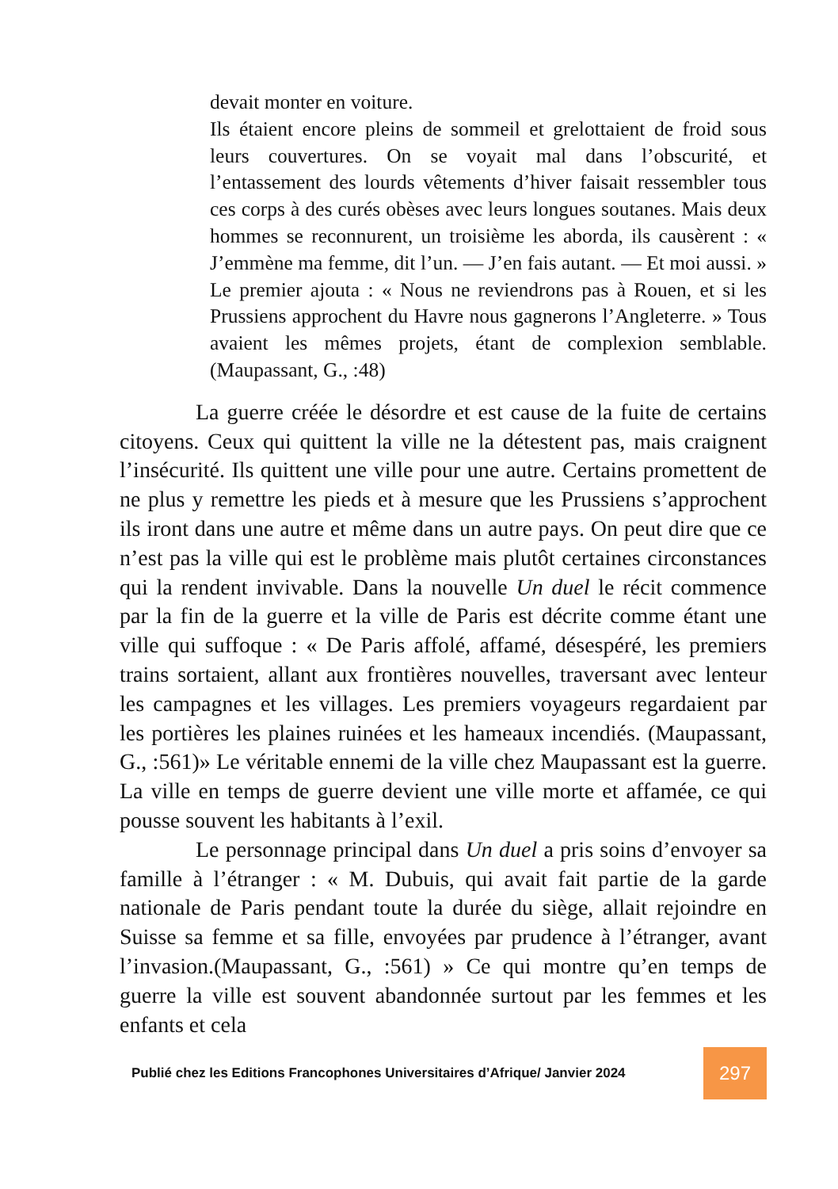devait monter en voiture.
Ils étaient encore pleins de sommeil et grelottaient de froid sous leurs couvertures. On se voyait mal dans l’obscurité, et l’entassement des lourds vêtements d’hiver faisait ressembler tous ces corps à des curés obèses avec leurs longues soutanes. Mais deux hommes se reconnurent, un troisième les aborda, ils causèrent : « J’emmène ma femme, dit l’un. — J’en fais autant. — Et moi aussi. » Le premier ajouta : « Nous ne reviendrons pas à Rouen, et si les Prussiens approchent du Havre nous gagnerons l’Angleterre. » Tous avaient les mêmes projets, étant de complexion semblable. (Maupassant, G., :48)
La guerre créée le désordre et est cause de la fuite de certains citoyens. Ceux qui quittent la ville ne la détestent pas, mais craignent l’insécurité. Ils quittent une ville pour une autre. Certains promettent de ne plus y remettre les pieds et à mesure que les Prussiens s’approchent ils iront dans une autre et même dans un autre pays. On peut dire que ce n’est pas la ville qui est le problème mais plutôt certaines circonstances qui la rendent invivable. Dans la nouvelle Un duel le récit commence par la fin de la guerre et la ville de Paris est décrite comme étant une ville qui suffoque : « De Paris affolé, affamé, désespéré, les premiers trains sortaient, allant aux frontières nouvelles, traversant avec lenteur les campagnes et les villages. Les premiers voyageurs regardaient par les portières les plaines ruinées et les hameaux incendiés. (Maupassant, G., :561)» Le véritable ennemi de la ville chez Maupassant est la guerre. La ville en temps de guerre devient une ville morte et affamée, ce qui pousse souvent les habitants à l’exil.
Le personnage principal dans Un duel a pris soins d’envoyer sa famille à l’étranger : « M. Dubuis, qui avait fait partie de la garde nationale de Paris pendant toute la durée du siège, allait rejoindre en Suisse sa femme et sa fille, envoyées par prudence à l’étranger, avant l’invasion.(Maupassant, G., :561) » Ce qui montre qu’en temps de guerre la ville est souvent abandonnée surtout par les femmes et les enfants et cela
Publié chez les Editions Francophones Universitaires d’Afrique/ Janvier 2024
297